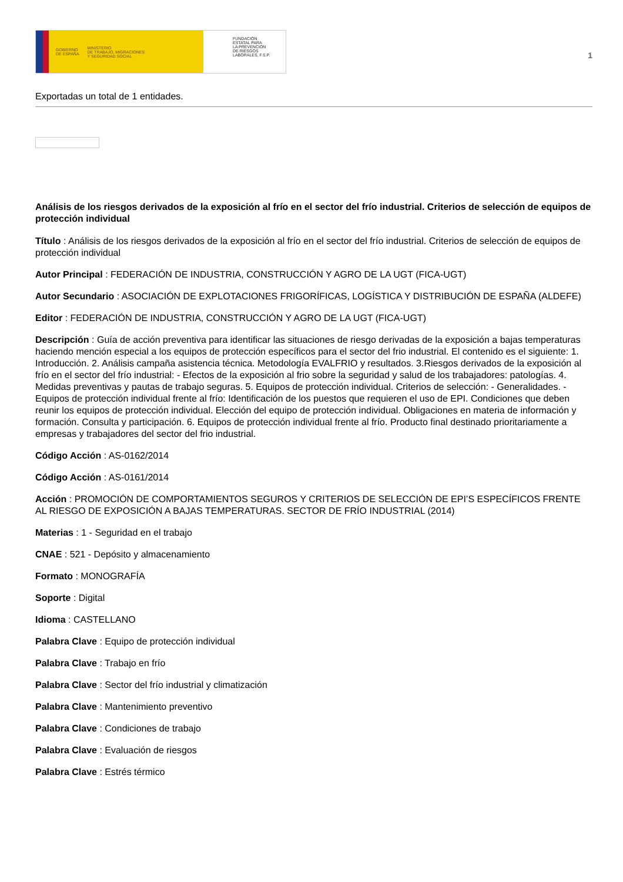GOBIERNO
DE ESPAÑA MINISTERIO
DE TRABAJO, MIGRACIONES
Y SEGURIDAD SOCIAL
FUNDACIÓN
ESTATAL PARA
LA PREVENCIÓN
DE RIESGOS
LABORALES, F.S.P.
1
Exportadas un total de 1 entidades.
Análisis de los riesgos derivados de la exposición al frío en el sector del frío industrial. Criterios de selección de equipos de protección individual
Título : Análisis de los riesgos derivados de la exposición al frío en el sector del frío industrial. Criterios de selección de equipos de protección individual
Autor Principal : FEDERACIÓN DE INDUSTRIA, CONSTRUCCIÓN Y AGRO DE LA UGT (FICA-UGT)
Autor Secundario : ASOCIACIÓN DE EXPLOTACIONES FRIGORÍFICAS, LOGÍSTICA Y DISTRIBUCIÓN DE ESPAÑA (ALDEFE)
Editor : FEDERACIÓN DE INDUSTRIA, CONSTRUCCIÓN Y AGRO DE LA UGT (FICA-UGT)
Descripción : Guía de acción preventiva para identificar las situaciones de riesgo derivadas de la exposición a bajas temperaturas haciendo mención especial a los equipos de protección específicos para el sector del frio industrial. El contenido es el siguiente: 1. Introducción. 2. Análisis campaña asistencia técnica. Metodología EVALFRIO y resultados. 3.Riesgos derivados de la exposición al frío en el sector del frío industrial: - Efectos de la exposición al frio sobre la seguridad y salud de los trabajadores: patologías. 4. Medidas preventivas y pautas de trabajo seguras. 5. Equipos de protección individual. Criterios de selección: - Generalidades. - Equipos de protección individual frente al frío: Identificación de los puestos que requieren el uso de EPI. Condiciones que deben reunir los equipos de protección individual. Elección del equipo de protección individual. Obligaciones en materia de información y formación. Consulta y participación. 6. Equipos de protección individual frente al frío. Producto final destinado prioritariamente a empresas y trabajadores del sector del frio industrial.
Código Acción : AS-0162/2014
Código Acción : AS-0161/2014
Acción : PROMOCIÓN DE COMPORTAMIENTOS SEGUROS Y CRITERIOS DE SELECCIÓN DE EPI’S ESPECÍFICOS FRENTE AL RIESGO DE EXPOSICIÓN A BAJAS TEMPERATURAS. SECTOR DE FRÍO INDUSTRIAL (2014)
Materias : 1 - Seguridad en el trabajo
CNAE : 521 - Depósito y almacenamiento
Formato : MONOGRAFÍA
Soporte : Digital
Idioma : CASTELLANO
Palabra Clave : Equipo de protección individual
Palabra Clave : Trabajo en frío
Palabra Clave : Sector del frío industrial y climatización
Palabra Clave : Mantenimiento preventivo
Palabra Clave : Condiciones de trabajo
Palabra Clave : Evaluación de riesgos
Palabra Clave : Estrés térmico